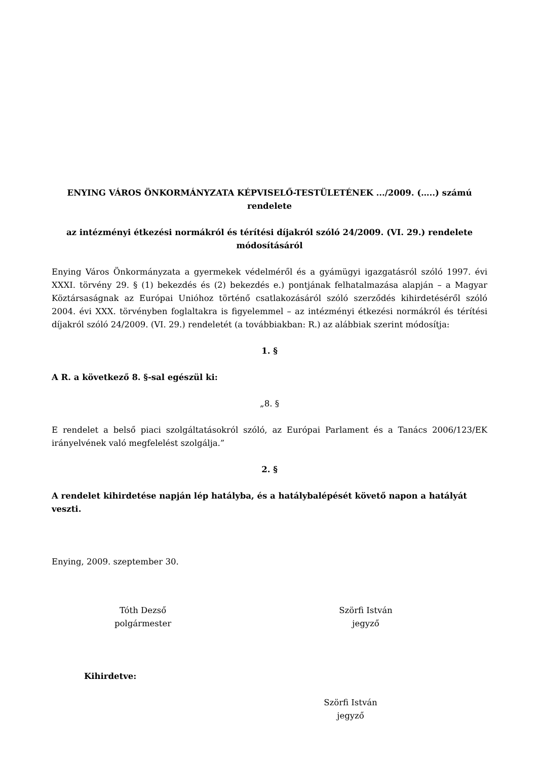ENYING VÁROS ÖNKORMÁNYZATA KÉPVISELŐ-TESTÜLETÉNEK .../2009. (…..) számú rendelete
az intézményi étkezési normákról és térítési díjakról szóló 24/2009. (VI. 29.) rendelete módosításáról
Enying Város Önkormányzata a gyermekek védelméről és a gyámügyi igazgatásról szóló 1997. évi XXXI. törvény 29. § (1) bekezdés és (2) bekezdés e.) pontjának felhatalmazása alapján – a Magyar Köztársaságnak az Európai Unióhoz történő csatlakozásáról szóló szerződés kihirdetéséről szóló 2004. évi XXX. törvényben foglaltakra is figyelemmel – az intézményi étkezési normákról és térítési díjakról szóló 24/2009. (VI. 29.) rendeletét (a továbbiakban: R.) az alábbiak szerint módosítja:
1. §
A R. a következő 8. §-sal egészül ki:
„8. §
E rendelet a belső piaci szolgáltatásokról szóló, az Európai Parlament és a Tanács 2006/123/EK irányelvének való megfelelést szolgálja.”
2. §
A rendelet kihirdetése napján lép hatályba, és a hatálybalépését követő napon a hatályát veszti.
Enying, 2009. szeptember 30.
Tóth Dezső
polgármester
Szörfi István
jegyző
Kihirdetve:
Szörfi István
jegyző